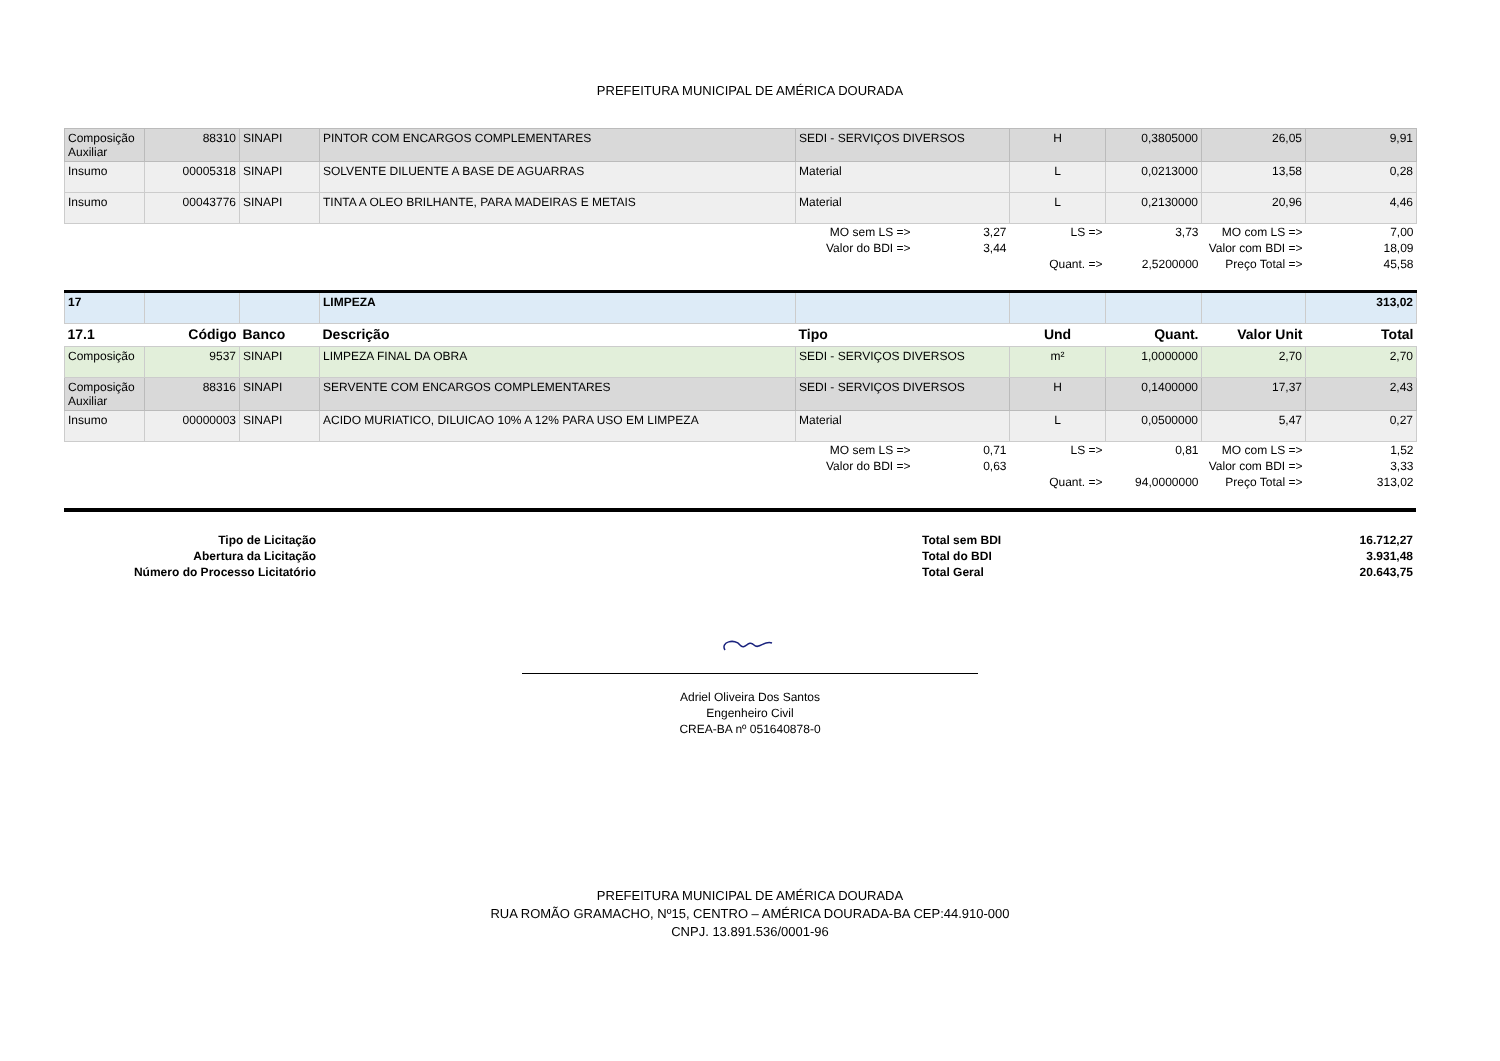PREFEITURA MUNICIPAL DE AMÉRICA DOURADA
| Composição Auxiliar | 88310 | SINAPI | PINTOR COM ENCARGOS COMPLEMENTARES | SEDI - SERVIÇOS DIVERSOS | | H | 0,3805000 | 26,05 | 9,91 |
| Insumo | 00005318 | SINAPI | SOLVENTE DILUENTE A BASE DE AGUARRAS | Material | | L | 0,0213000 | 13,58 | 0,28 |
| Insumo | 00043776 | SINAPI | TINTA A OLEO BRILHANTE, PARA MADEIRAS E METAIS | Material | | L | 0,2130000 | 20,96 | 4,46 |
| | | | | MO sem LS => | 3,27 | LS => | 3,73 | MO com LS => | 7,00 |
| | | | | Valor do BDI => | 3,44 | | | Valor com BDI => | 18,09 |
| | | | | | | Quant. => | 2,5200000 | Preço Total => | 45,58 |
| 17 | | | LIMPEZA | | | | | | 313,02 |
| 17.1 | Código | Banco | Descrição | Tipo | | Und | Quant. | Valor Unit | Total |
| Composição | 9537 | SINAPI | LIMPEZA FINAL DA OBRA | SEDI - SERVIÇOS DIVERSOS | | m² | 1,0000000 | 2,70 | 2,70 |
| Composição Auxiliar | 88316 | SINAPI | SERVENTE COM ENCARGOS COMPLEMENTARES | SEDI - SERVIÇOS DIVERSOS | | H | 0,1400000 | 17,37 | 2,43 |
| Insumo | 00000003 | SINAPI | ACIDO MURIATICO, DILUICAO 10% A 12% PARA USO EM LIMPEZA | Material | | L | 0,0500000 | 5,47 | 0,27 |
| | | | | MO sem LS => | 0,71 | LS => | 0,81 | MO com LS => | 1,52 |
| | | | | Valor do BDI => | 0,63 | | | Valor com BDI => | 3,33 |
| | | | | | | Quant. => | 94,0000000 | Preço Total => | 313,02 |
| Tipo de Licitação | | Total sem BDI | 16.712,27 |
| Abertura da Licitação | | Total do BDI | 3.931,48 |
| Número do Processo Licitatório | | Total Geral | 20.643,75 |
Adriel Oliveira Dos Santos
Engenheiro Civil
CREA-BA nº 051640878-0
PREFEITURA MUNICIPAL DE AMÉRICA DOURADA
RUA ROMÃO GRAMACHO, Nº15, CENTRO – AMÉRICA DOURADA-BA CEP:44.910-000
CNPJ. 13.891.536/0001-96